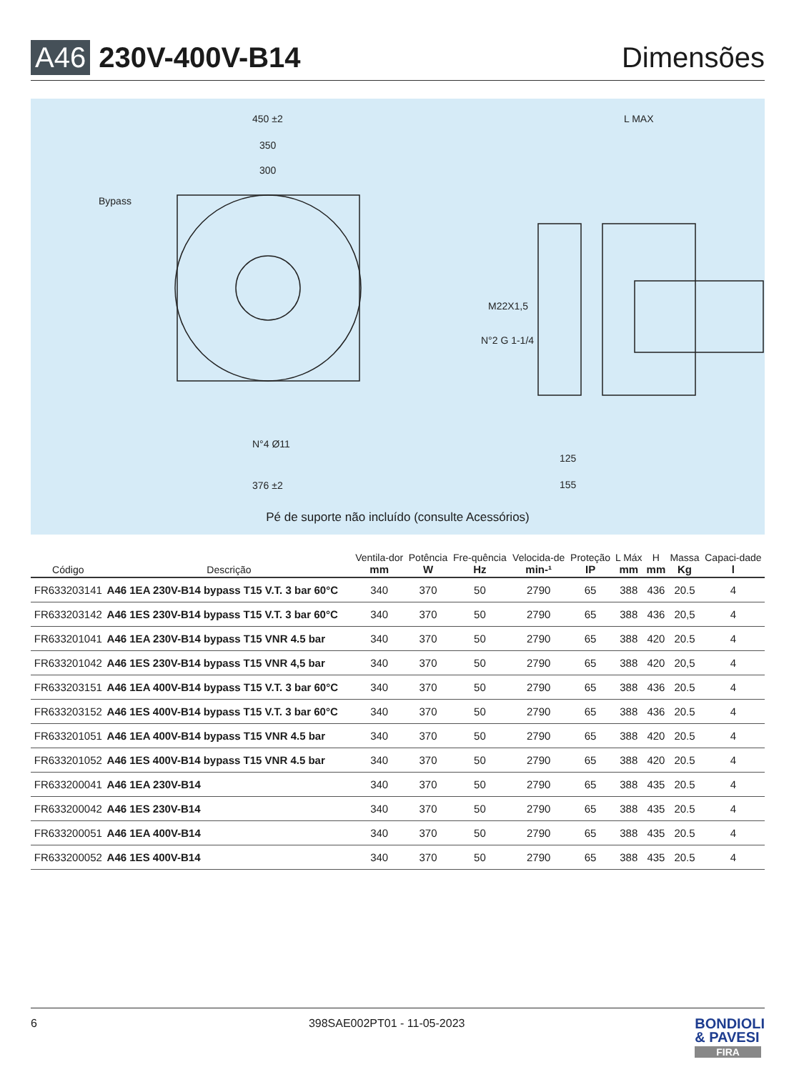A46 230V-400V-B14 Dimensões
450 ±2
350
300
Bypass
N°4 Ø11
376 ±2
L MAX
M22X1,5
N°2 G 1-1/4
125
155
Pé de suporte não incluído (consulte Acessórios)
| Código | Descrição | Ventila-dor mm | Potência W | Fre-quência Hz | Velocida-de min-¹ | Proteção IP | L Máx mm | H mm | Massa Kg | Capaci-dade l |
| --- | --- | --- | --- | --- | --- | --- | --- | --- | --- | --- |
| FR633203141 | A46 1EA 230V-B14 bypass T15 V.T. 3 bar 60°C | 340 | 370 | 50 | 2790 | 65 | 388 | 436 | 20.5 | 4 |
| FR633203142 | A46 1ES 230V-B14 bypass T15 V.T. 3 bar 60°C | 340 | 370 | 50 | 2790 | 65 | 388 | 436 | 20,5 | 4 |
| FR633201041 | A46 1EA 230V-B14 bypass T15 VNR 4.5 bar | 340 | 370 | 50 | 2790 | 65 | 388 | 420 | 20.5 | 4 |
| FR633201042 | A46 1ES 230V-B14 bypass T15 VNR 4,5 bar | 340 | 370 | 50 | 2790 | 65 | 388 | 420 | 20,5 | 4 |
| FR633203151 | A46 1EA 400V-B14 bypass T15 V.T. 3 bar 60°C | 340 | 370 | 50 | 2790 | 65 | 388 | 436 | 20.5 | 4 |
| FR633203152 | A46 1ES 400V-B14 bypass T15 V.T. 3 bar 60°C | 340 | 370 | 50 | 2790 | 65 | 388 | 436 | 20.5 | 4 |
| FR633201051 | A46 1EA 400V-B14 bypass T15 VNR 4.5 bar | 340 | 370 | 50 | 2790 | 65 | 388 | 420 | 20.5 | 4 |
| FR633201052 | A46 1ES 400V-B14 bypass T15 VNR 4.5 bar | 340 | 370 | 50 | 2790 | 65 | 388 | 420 | 20.5 | 4 |
| FR633200041 | A46 1EA 230V-B14 | 340 | 370 | 50 | 2790 | 65 | 388 | 435 | 20.5 | 4 |
| FR633200042 | A46 1ES 230V-B14 | 340 | 370 | 50 | 2790 | 65 | 388 | 435 | 20.5 | 4 |
| FR633200051 | A46 1EA 400V-B14 | 340 | 370 | 50 | 2790 | 65 | 388 | 435 | 20.5 | 4 |
| FR633200052 | A46 1ES 400V-B14 | 340 | 370 | 50 | 2790 | 65 | 388 | 435 | 20.5 | 4 |
6 398SAE002PT01 - 11-05-2023
BONDIOLI
& PAVESI
FIRA